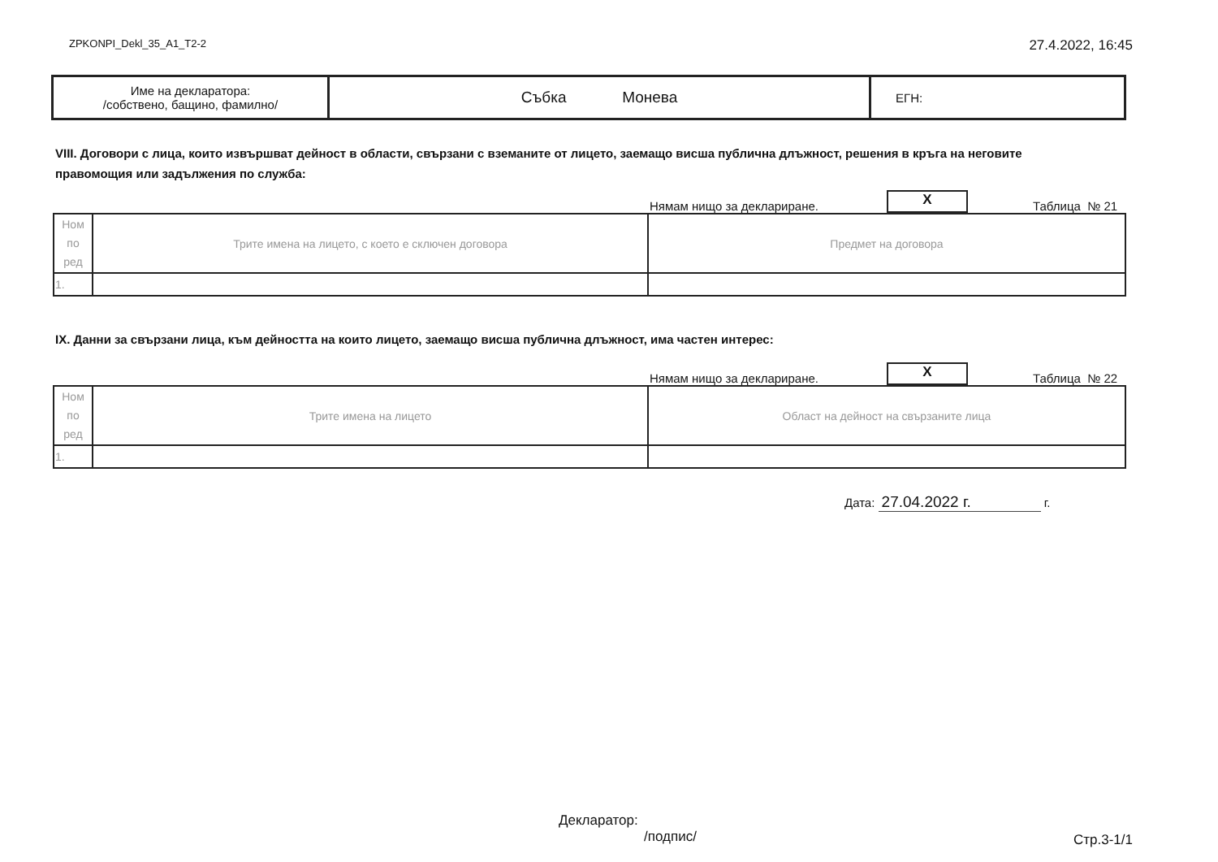ZPKONPI_Dekl_35_A1_T2-2 27.4.2022, 16:45
| Име на декларатора: /собствено, бащино, фамилно/ | Събка Монева | ЕГН: |
VIII. Договори с лица, които извършват дейност в области, свързани с вземаните от лицето, заемащо висша публична длъжност, решения в кръга на неговите правомощия или задължения по служба:
Нямам нищо за деклариране. X Таблица № 21
| Ном по ред | Трите имена на лицето, с което е сключен договора | Предмет на договора |
| 1. | | |
IX. Данни за свързани лица, към дейността на които лицето, заемащо висша публична длъжност, има частен интерес:
Нямам нищо за деклариране. X Таблица № 22
| Ном по ред | Трите имена на лицето | Област на дейност на свързаните лица |
| 1. | | |
Дата: 27.04.2022 г. г.
Декларатор:
/подпис/
Стр.3-1/1